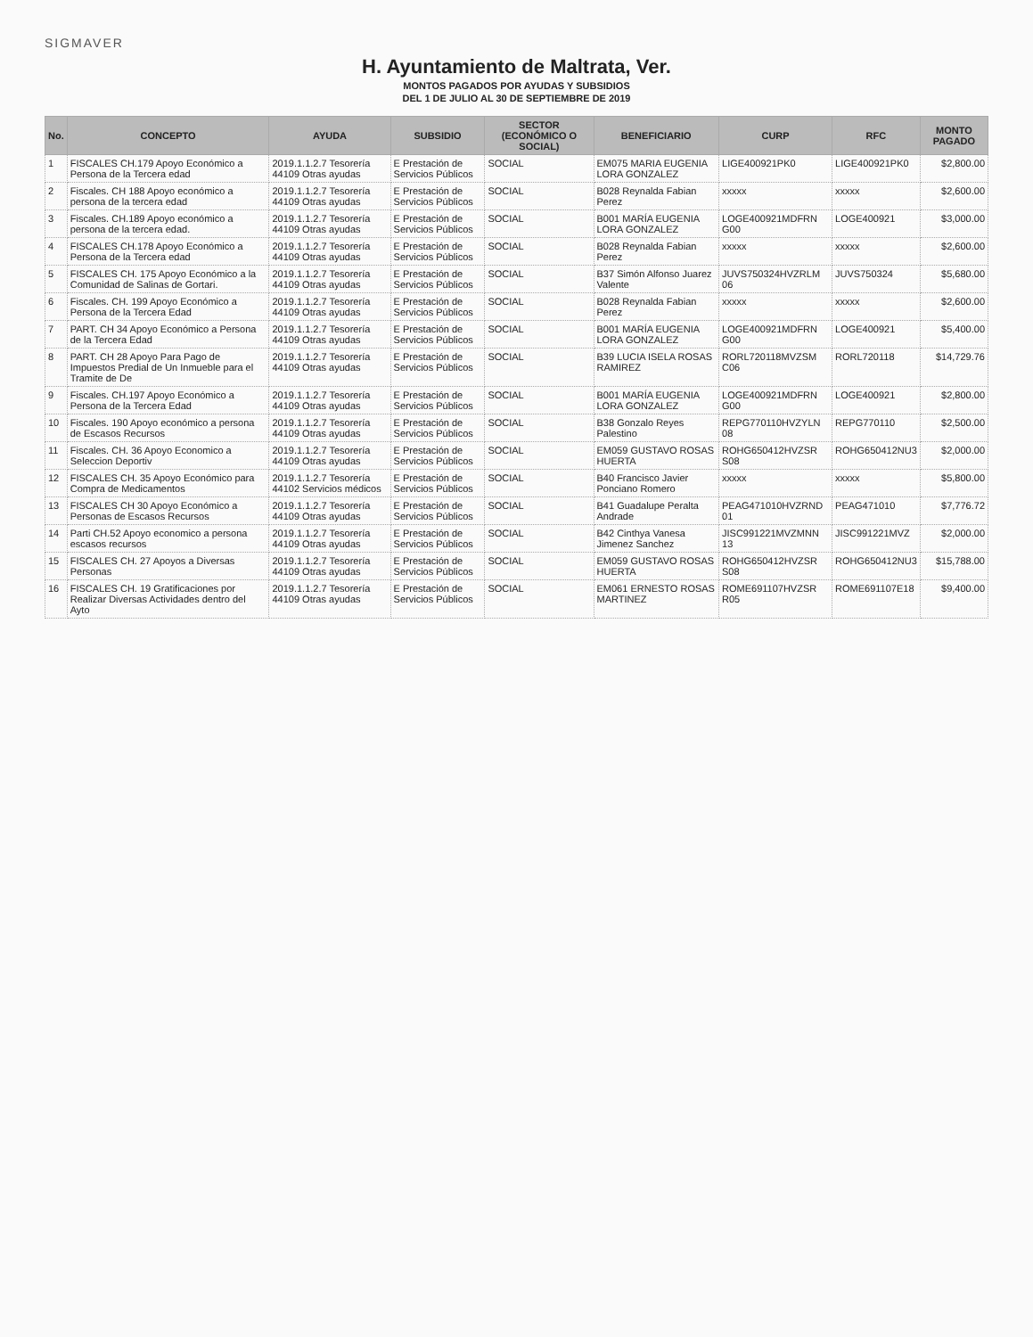SIGMAVER
H. Ayuntamiento de Maltrata, Ver.
MONTOS PAGADOS POR AYUDAS Y SUBSIDIOS
DEL 1 DE JULIO AL 30 DE SEPTIEMBRE DE 2019
| No. | CONCEPTO | AYUDA | SUBSIDIO | SECTOR (ECONÓMICO O SOCIAL) | BENEFICIARIO | CURP | RFC | MONTO PAGADO |
| --- | --- | --- | --- | --- | --- | --- | --- | --- |
| 1 | FISCALES CH.179 Apoyo Económico a Persona de la Tercera edad | 2019.1.1.2.7 Tesorería 44109 Otras ayudas | E Prestación de Servicios Públicos | SOCIAL | EM075 MARIA EUGENIA LORA GONZALEZ | LIGE400921PK0 | LIGE400921PK0 | $2,800.00 |
| 2 | Fiscales. CH 188 Apoyo económico a persona de la tercera edad | 2019.1.1.2.7 Tesorería 44109 Otras ayudas | E Prestación de Servicios Públicos | SOCIAL | B028 Reynalda Fabian Perez | xxxxx | xxxxx | $2,600.00 |
| 3 | Fiscales. CH.189 Apoyo económico a persona de la tercera edad. | 2019.1.1.2.7 Tesorería 44109 Otras ayudas | E Prestación de Servicios Públicos | SOCIAL | B001 MARÍA EUGENIA LORA GONZALEZ | LOGE400921MDFRN G00 | LOGE400921 | $3,000.00 |
| 4 | FISCALES CH.178 Apoyo Económico a Persona de la Tercera edad | 2019.1.1.2.7 Tesorería 44109 Otras ayudas | E Prestación de Servicios Públicos | SOCIAL | B028 Reynalda Fabian Perez | xxxxx | xxxxx | $2,600.00 |
| 5 | FISCALES CH. 175 Apoyo Económico a la Comunidad de Salinas de Gortari. | 2019.1.1.2.7 Tesorería 44109 Otras ayudas | E Prestación de Servicios Públicos | SOCIAL | B37 Simón Alfonso Juarez Valente | JUVS750324HVZRLM 06 | JUVS750324 | $5,680.00 |
| 6 | Fiscales. CH. 199 Apoyo Económico a Persona de la Tercera Edad | 2019.1.1.2.7 Tesorería 44109 Otras ayudas | E Prestación de Servicios Públicos | SOCIAL | B028 Reynalda Fabian Perez | xxxxx | xxxxx | $2,600.00 |
| 7 | PART. CH 34 Apoyo Económico a Persona de la Tercera Edad | 2019.1.1.2.7 Tesorería 44109 Otras ayudas | E Prestación de Servicios Públicos | SOCIAL | B001 MARÍA EUGENIA LORA GONZALEZ | LOGE400921MDFRN G00 | LOGE400921 | $5,400.00 |
| 8 | PART. CH 28 Apoyo Para Pago de Impuestos Predial de Un Inmueble para el Tramite de De | 2019.1.1.2.7 Tesorería 44109 Otras ayudas | E Prestación de Servicios Públicos | SOCIAL | B39 LUCIA ISELA ROSAS RAMIREZ | RORL720118MVZSM C06 | RORL720118 | $14,729.76 |
| 9 | Fiscales. CH.197 Apoyo Económico a Persona de la Tercera Edad | 2019.1.1.2.7 Tesorería 44109 Otras ayudas | E Prestación de Servicios Públicos | SOCIAL | B001 MARÍA EUGENIA LORA GONZALEZ | LOGE400921MDFRN G00 | LOGE400921 | $2,800.00 |
| 10 | Fiscales. 190 Apoyo económico a persona de Escasos Recursos | 2019.1.1.2.7 Tesorería 44109 Otras ayudas | E Prestación de Servicios Públicos | SOCIAL | B38 Gonzalo Reyes Palestino | REPG770110HVZYLN 08 | REPG770110 | $2,500.00 |
| 11 | Fiscales. CH. 36 Apoyo Economico a Seleccion Deportiv | 2019.1.1.2.7 Tesorería 44109 Otras ayudas | E Prestación de Servicios Públicos | SOCIAL | EM059 GUSTAVO ROSAS HUERTA | ROHG650412HVZSR S08 | ROHG650412NU3 | $2,000.00 |
| 12 | FISCALES CH. 35 Apoyo Económico para Compra de Medicamentos | 2019.1.1.2.7 Tesorería 44102 Servicios médicos | E Prestación de Servicios Públicos | SOCIAL | B40 Francisco Javier Ponciano Romero | xxxxx | xxxxx | $5,800.00 |
| 13 | FISCALES CH 30 Apoyo Económico a Personas de Escasos Recursos | 2019.1.1.2.7 Tesorería 44109 Otras ayudas | E Prestación de Servicios Públicos | SOCIAL | B41 Guadalupe Peralta Andrade | PEAG471010HVZRND 01 | PEAG471010 | $7,776.72 |
| 14 | Parti CH.52 Apoyo economico a persona escasos recursos | 2019.1.1.2.7 Tesorería 44109 Otras ayudas | E Prestación de Servicios Públicos | SOCIAL | B42 Cinthya Vanesa Jimenez Sanchez | JISC991221MVZMNN 13 | JISC991221MVZ | $2,000.00 |
| 15 | FISCALES CH. 27 Apoyos a Diversas Personas | 2019.1.1.2.7 Tesorería 44109 Otras ayudas | E Prestación de Servicios Públicos | SOCIAL | EM059 GUSTAVO ROSAS HUERTA | ROHG650412HVZSR S08 | ROHG650412NU3 | $15,788.00 |
| 16 | FISCALES CH. 19 Gratificaciones por Realizar Diversas Actividades dentro del Ayto | 2019.1.1.2.7 Tesorería 44109 Otras ayudas | E Prestación de Servicios Públicos | SOCIAL | EM061 ERNESTO ROSAS MARTINEZ | ROME691107HVZSR R05 | ROME691107E18 | $9,400.00 |